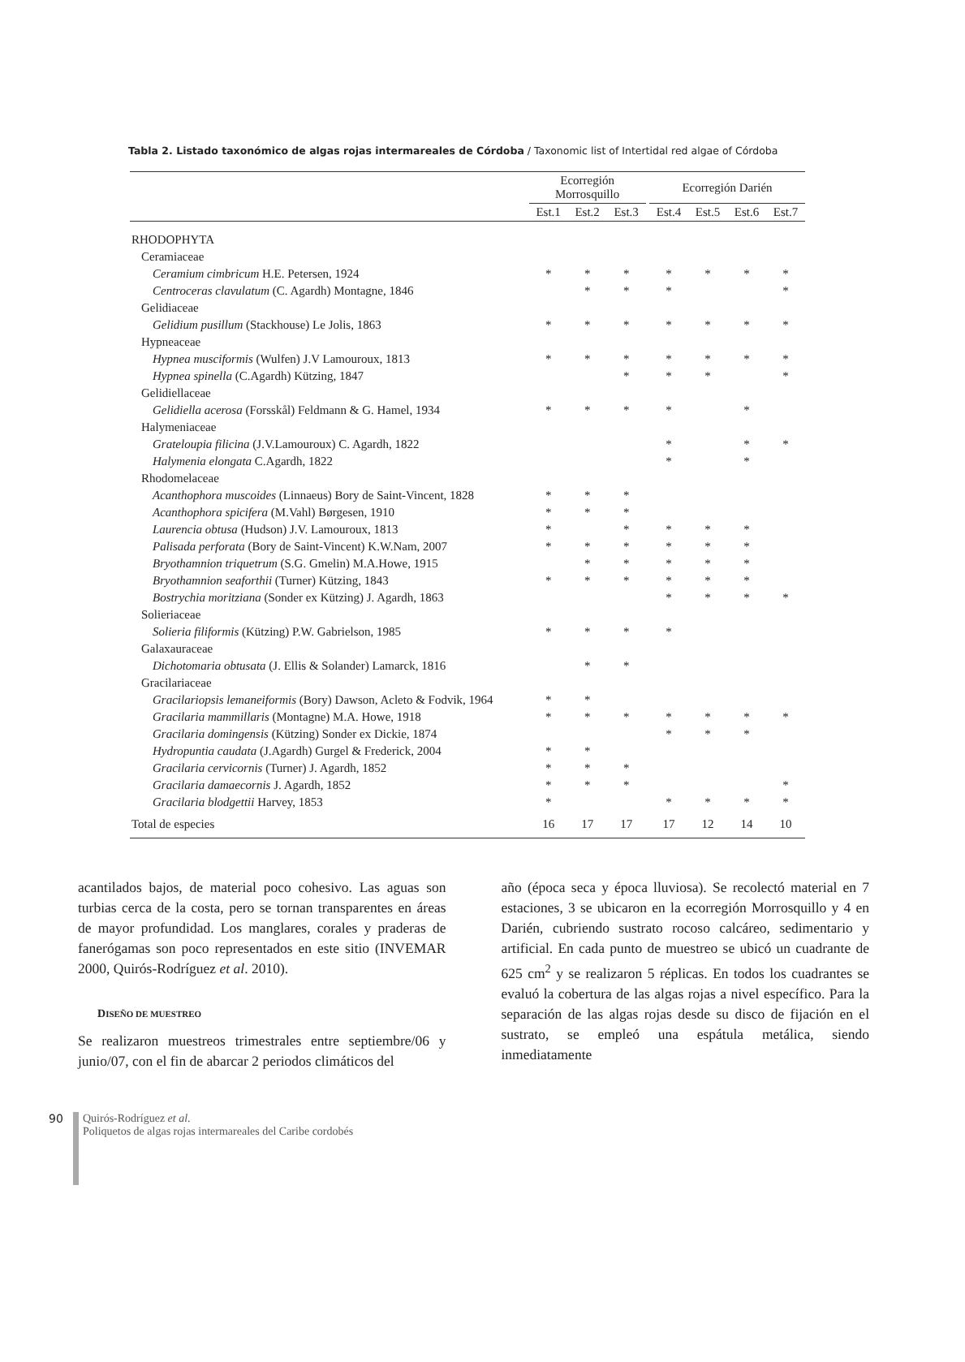Tabla 2. Listado taxonómico de algas rojas intermareales de Córdoba / Taxonomic list of Intertidal red algae of Córdoba
| | Ecorregión Morrosquillo | | | | Ecorregión Darién | | | |
| --- | --- | --- | --- | --- | --- | --- | --- | --- |
| | Est.1 | Est.2 | Est.3 | | Est.4 | Est.5 | Est.6 | Est.7 |
| RHODOPHYTA | | | | | | | | |
| Ceramiaceae | | | | | | | | |
| Ceramium cimbricum H.E. Petersen, 1924 | * | * | * | | * | * | * | * |
| Centroceras clavulatum (C. Agardh) Montagne, 1846 | | * | * | | * | | | * |
| Gelidiaceae | | | | | | | | |
| Gelidium pusillum (Stackhouse) Le Jolis, 1863 | * | * | * | | * | * | * | * |
| Hypneaceae | | | | | | | | |
| Hypnea musciformis (Wulfen) J.V Lamouroux, 1813 | * | * | * | | * | * | * | * |
| Hypnea spinella (C.Agardh) Kützing, 1847 | | | * | | * | * | | * |
| Gelidiellaceae | | | | | | | | |
| Gelidiella acerosa (Forsskål) Feldmann & G. Hamel, 1934 | * | * | * | | * | | * | |
| Halymeniaceae | | | | | | | | |
| Grateloupia filicina (J.V.Lamouroux) C. Agardh, 1822 | | | | | * | | * | * |
| Halymenia elongata C.Agardh, 1822 | | | | | * | | * | |
| Rhodomelaceae | | | | | | | | |
| Acanthophora muscoides (Linnaeus) Bory de Saint-Vincent, 1828 | * | * | * | | | | | |
| Acanthophora spicifera (M.Vahl) Børgesen, 1910 | * | * | * | | | | | |
| Laurencia obtusa (Hudson) J.V. Lamouroux, 1813 | * | | * | | * | * | * | |
| Palisada perforata (Bory de Saint-Vincent) K.W.Nam, 2007 | * | * | * | | * | * | * | |
| Bryothamnion triquetrum (S.G. Gmelin) M.A.Howe, 1915 | | * | * | | * | * | * | |
| Bryothamnion seaforthii (Turner) Kützing, 1843 | * | * | * | | * | * | * | |
| Bostrychia moritziana (Sonder ex Kützing) J. Agardh, 1863 | | | | | * | * | * | * |
| Solieriaceae | | | | | | | | |
| Solieria filiformis (Kützing) P.W. Gabrielson, 1985 | * | * | * | | * | | | |
| Galaxauraceae | | | | | | | | |
| Dichotomaria obtusata (J. Ellis & Solander) Lamarck, 1816 | | * | * | | | | | |
| Gracilariaceae | | | | | | | | |
| Gracilariopsis lemaneiformis (Bory) Dawson, Acleto & Fodvik, 1964 | * | * | | | | | | |
| Gracilaria mammillaris (Montagne) M.A. Howe, 1918 | * | * | * | | * | * | * | * |
| Gracilaria domingensis (Kützing) Sonder ex Dickie, 1874 | | | | | * | * | * | |
| Hydropuntia caudata (J.Agardh) Gurgel & Frederick, 2004 | * | * | | | | | | |
| Gracilaria cervicornis (Turner) J. Agardh, 1852 | * | * | * | | | | | |
| Gracilaria damaecornis J. Agardh, 1852 | * | * | * | | | | | * |
| Gracilaria blodgettii Harvey, 1853 | * | | | | * | * | * | * |
| Total de especies | 16 | 17 | 17 | | 17 | 12 | 14 | 10 |
acantilados bajos, de material poco cohesivo. Las aguas son turbias cerca de la costa, pero se tornan transparentes en áreas de mayor profundidad. Los manglares, corales y praderas de fanerógamas son poco representados en este sitio (INVEMAR 2000, Quirós-Rodríguez et al. 2010).
DISEÑO DE MUESTREO
Se realizaron muestreos trimestrales entre septiembre/06 y junio/07, con el fin de abarcar 2 periodos climáticos del
año (época seca y época lluviosa). Se recolectó material en 7 estaciones, 3 se ubicaron en la ecorregión Morrosquillo y 4 en Darién, cubriendo sustrato rocoso calcáreo, sedimentario y artificial. En cada punto de muestreo se ubicó un cuadrante de 625 cm<sup>2</sup> y se realizaron 5 réplicas. En todos los cuadrantes se evaluó la cobertura de las algas rojas a nivel específico. Para la separación de las algas rojas desde su disco de fijación en el sustrato, se empleó una espátula metálica, siendo inmediatamente
90
Quirós-Rodríguez et al.
Poliquetos de algas rojas intermareales del Caribe cordobés